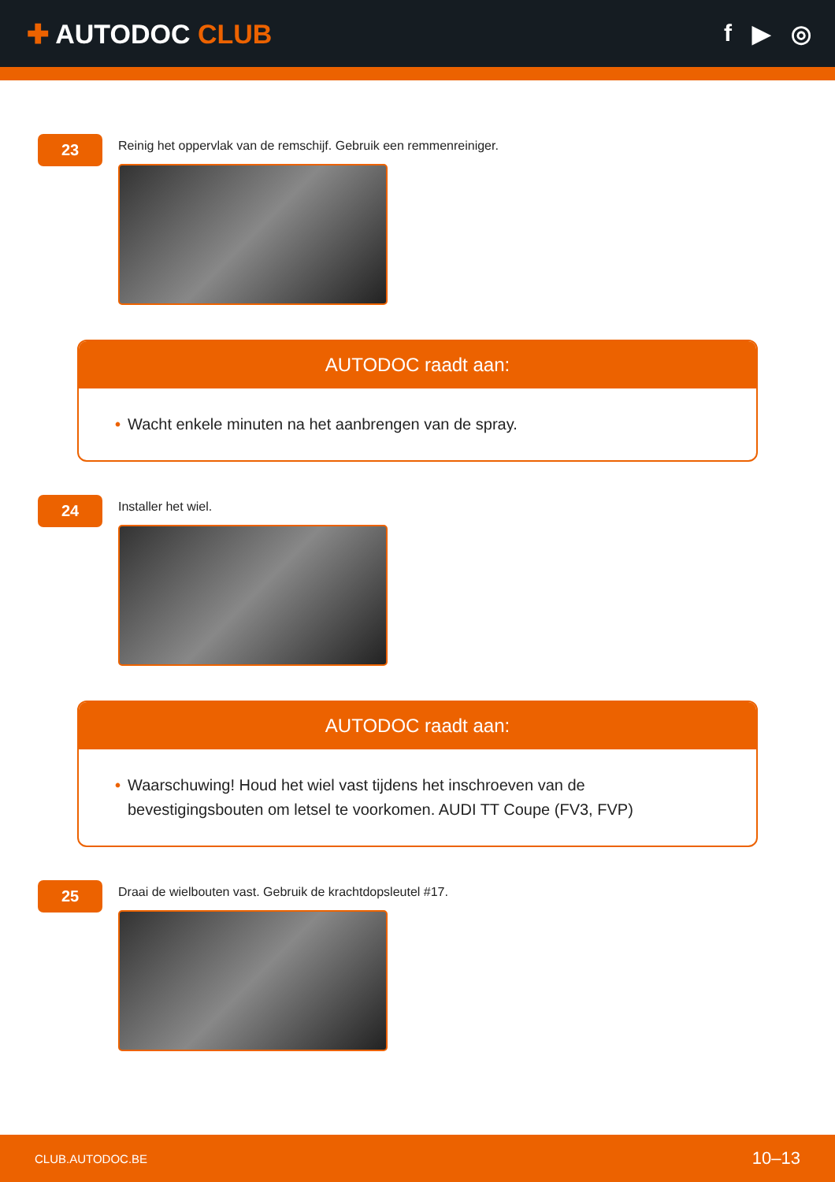✚ AUTODOC CLUB f ▶ ◎
23
Reinig het oppervlak van de remschijf. Gebruik een remmenreiniger.
AUTODOC raadt aan:
• Wacht enkele minuten na het aanbrengen van de spray.
24
Installer het wiel.
AUTODOC raadt aan:
• Waarschuwing! Houd het wiel vast tijdens het inschroeven van de bevestigingsbouten om letsel te voorkomen. AUDI TT Coupe (FV3, FVP)
25
Draai de wielbouten vast. Gebruik de krachtdopsleutel #17.
CLUB.AUTODOC.BE 10–13